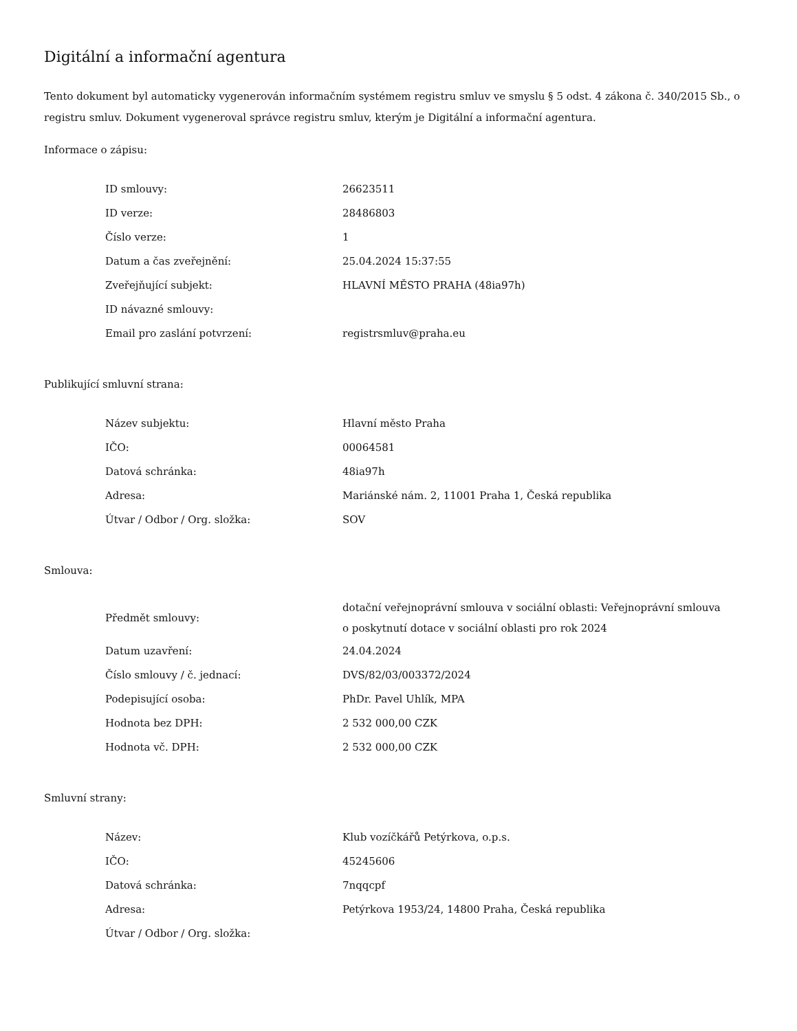Digitální a informační agentura
Tento dokument byl automaticky vygenerován informačním systémem registru smluv ve smyslu § 5 odst. 4 zákona č. 340/2015 Sb., o registru smluv. Dokument vygeneroval správce registru smluv, kterým je Digitální a informační agentura.
Informace o zápisu:
| ID smlouvy: | 26623511 |
| ID verze: | 28486803 |
| Číslo verze: | 1 |
| Datum a čas zveřejnění: | 25.04.2024 15:37:55 |
| Zveřejňující subjekt: | HLAVNÍ MĚSTO PRAHA (48ia97h) |
| ID návazné smlouvy: | |
| Email pro zaslání potvrzení: | registrsmluv@praha.eu |
Publikující smluvní strana:
| Název subjektu: | Hlavní město Praha |
| IČO: | 00064581 |
| Datová schránka: | 48ia97h |
| Adresa: | Mariánské nám. 2, 11001 Praha 1, Česká republika |
| Útvar / Odbor / Org. složka: | SOV |
Smlouva:
| Předmět smlouvy: | dotační veřejnoprávní smlouva v sociální oblasti: Veřejnoprávní smlouva o poskytnutí dotace v sociální oblasti pro rok 2024 |
| Datum uzavření: | 24.04.2024 |
| Číslo smlouvy / č. jednací: | DVS/82/03/003372/2024 |
| Podepisující osoba: | PhDr. Pavel Uhlík, MPA |
| Hodnota bez DPH: | 2 532 000,00 CZK |
| Hodnota vč. DPH: | 2 532 000,00 CZK |
Smluvní strany:
| Název: | Klub vozíčkářů Petýrkova, o.p.s. |
| IČO: | 45245606 |
| Datová schránka: | 7nqqcpf |
| Adresa: | Petýrkova 1953/24, 14800 Praha, Česká republika |
| Útvar / Odbor / Org. složka: | |